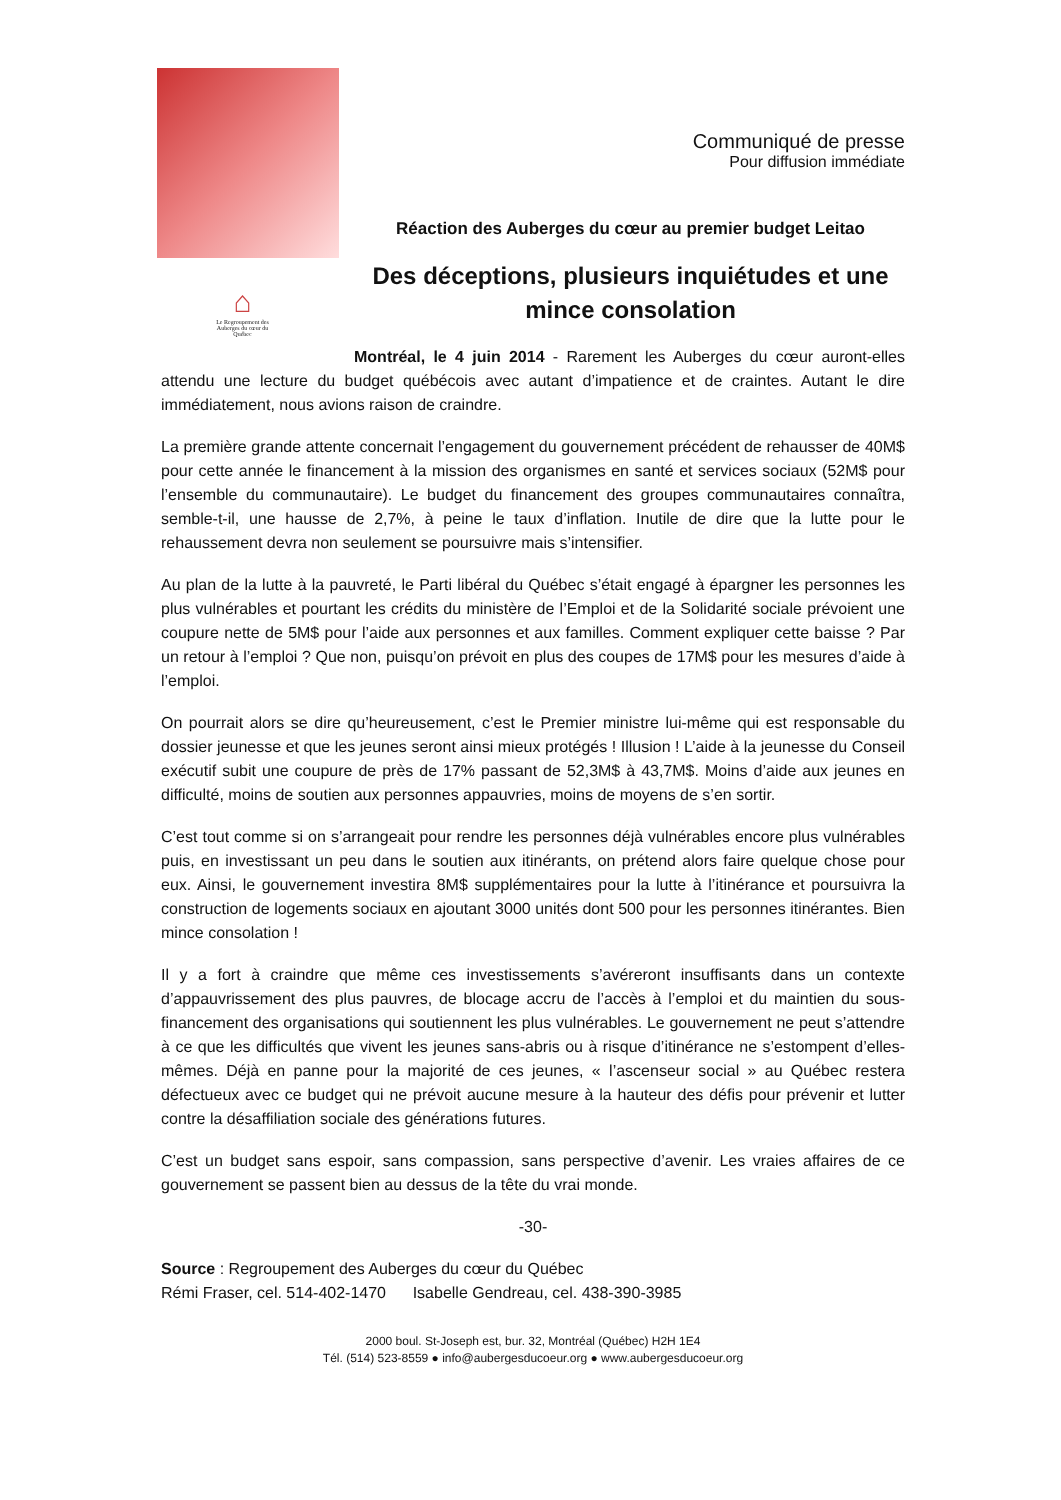⌂
Le Regroupement des Auberges du cœur du Québec
Communiqué de presse
Pour diffusion immédiate
Réaction des Auberges du cœur au premier budget Leitao
Des déceptions, plusieurs inquiétudes et une mince consolation
Montréal, le 4 juin 2014 - Rarement les Auberges du cœur auront-elles attendu une lecture du budget québécois avec autant d’impatience et de craintes. Autant le dire immédiatement, nous avions raison de craindre.
La première grande attente concernait l’engagement du gouvernement précédent de rehausser de 40M$ pour cette année le financement à la mission des organismes en santé et services sociaux (52M$ pour l’ensemble du communautaire). Le budget du financement des groupes communautaires connaîtra, semble-t-il, une hausse de 2,7%, à peine le taux d’inflation. Inutile de dire que la lutte pour le rehaussement devra non seulement se poursuivre mais s’intensifier.
Au plan de la lutte à la pauvreté, le Parti libéral du Québec s’était engagé à épargner les personnes les plus vulnérables et pourtant les crédits du ministère de l’Emploi et de la Solidarité sociale prévoient une coupure nette de 5M$ pour l’aide aux personnes et aux familles. Comment expliquer cette baisse ? Par un retour à l’emploi ? Que non, puisqu’on prévoit en plus des coupes de 17M$ pour les mesures d’aide à l’emploi.
On pourrait alors se dire qu’heureusement, c’est le Premier ministre lui-même qui est responsable du dossier jeunesse et que les jeunes seront ainsi mieux protégés ! Illusion ! L’aide à la jeunesse du Conseil exécutif subit une coupure de près de 17% passant de 52,3M$ à 43,7M$. Moins d’aide aux jeunes en difficulté, moins de soutien aux personnes appauvries, moins de moyens de s’en sortir.
C’est tout comme si on s’arrangeait pour rendre les personnes déjà vulnérables encore plus vulnérables puis, en investissant un peu dans le soutien aux itinérants, on prétend alors faire quelque chose pour eux. Ainsi, le gouvernement investira 8M$ supplémentaires pour la lutte à l’itinérance et poursuivra la construction de logements sociaux en ajoutant 3000 unités dont 500 pour les personnes itinérantes. Bien mince consolation !
Il y a fort à craindre que même ces investissements s’avéreront insuffisants dans un contexte d’appauvrissement des plus pauvres, de blocage accru de l’accès à l’emploi et du maintien du sous-financement des organisations qui soutiennent les plus vulnérables. Le gouvernement ne peut s’attendre à ce que les difficultés que vivent les jeunes sans-abris ou à risque d’itinérance ne s’estompent d’elles-mêmes. Déjà en panne pour la majorité de ces jeunes, « l’ascenseur social » au Québec restera défectueux avec ce budget qui ne prévoit aucune mesure à la hauteur des défis pour prévenir et lutter contre la désaffiliation sociale des générations futures.
C’est un budget sans espoir, sans compassion, sans perspective d’avenir. Les vraies affaires de ce gouvernement se passent bien au dessus de la tête du vrai monde.
-30-
Source : Regroupement des Auberges du cœur du Québec
Rémi Fraser, cel. 514-402-1470 Isabelle Gendreau, cel. 438-390-3985
2000 boul. St-Joseph est, bur. 32, Montréal (Québec) H2H 1E4
Tél. (514) 523-8559 ● info@aubergesducoeur.org ● www.aubergesducoeur.org